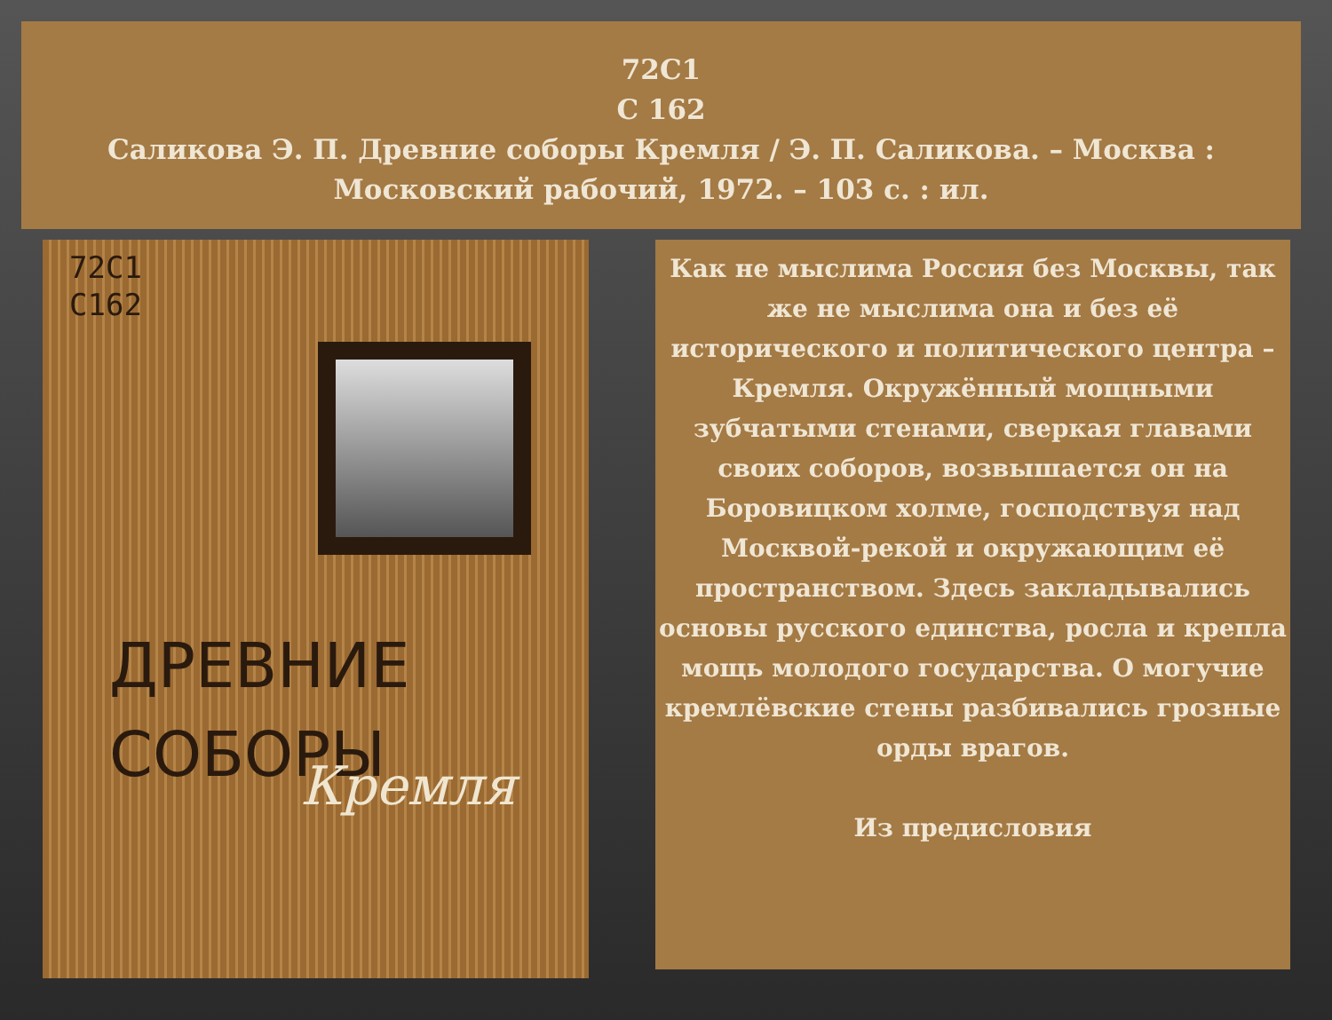72С1
С 162
Саликова Э. П. Древние соборы Кремля / Э. П. Саликова. – Москва : Московский рабочий, 1972. – 103 с. : ил.
72С1
С162
ДРЕВНИЕ
СОБОРЫ
Кремля
Как не мыслима Россия без Москвы, так же не мыслима она и без её исторического и политического центра – Кремля. Окружённый мощными зубчатыми стенами, сверкая главами своих соборов, возвышается он на Боровицком холме, господствуя над Москвой-рекой и окружающим её пространством. Здесь закладывались основы русского единства, росла и крепла мощь молодого государства. О могучие кремлёвские стены разбивались грозные орды врагов.
Из предисловия